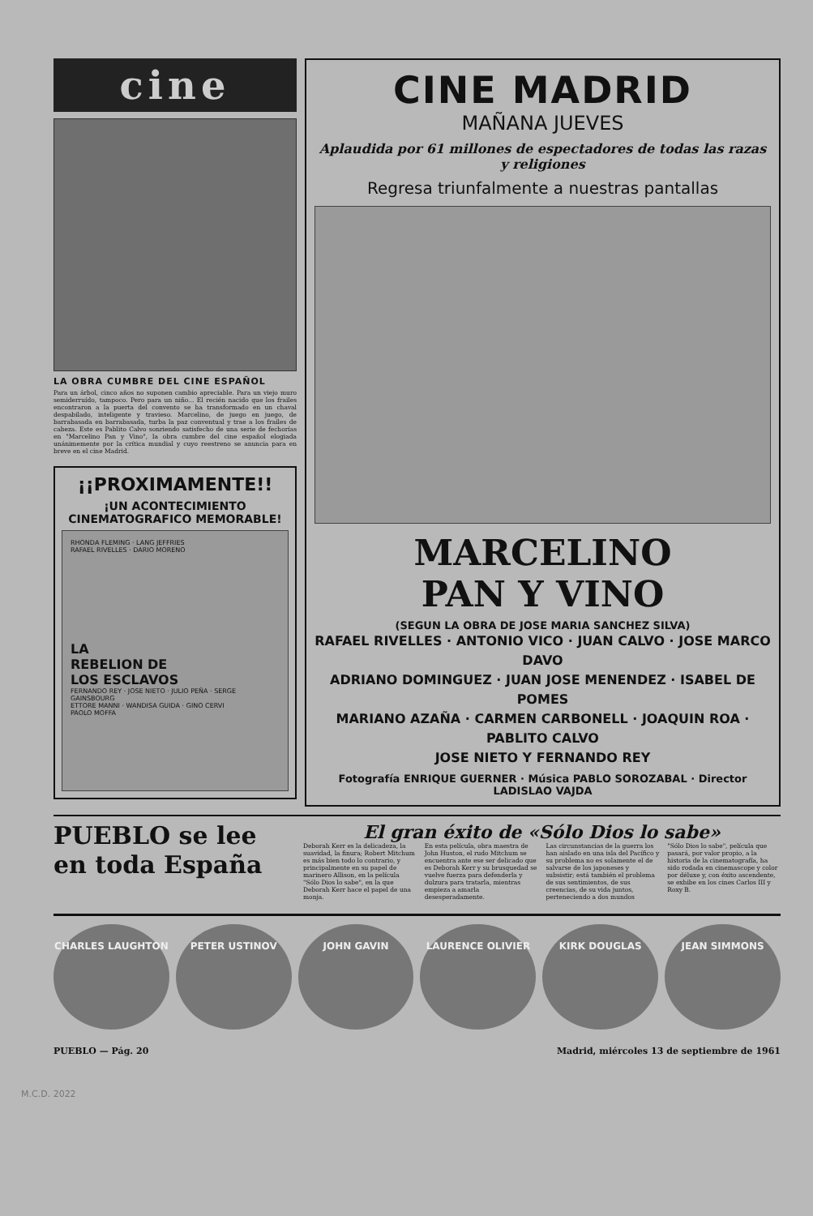cine
LA OBRA CUMBRE DEL CINE ESPAÑOL
Para un árbol, cinco años no suponen cambio apreciable. Para un viejo muro semiderruído, tampoco. Pero para un niño... El recién nacido que los frailes encontraron a la puerta del convento se ha transformado en un chaval despabilado, inteligente y travieso. Marcelino, de juego en juego, de barrabasada en barrabasada, turba la paz conventual y trae a los frailes de cabeza. Este es Pablito Calvo sonriendo satisfecho de una serie de fechorías en "Marcelino Pan y Vino", la obra cumbre del cine español elogiada unánimemente por la crítica mundial y cuyo reestreno se anuncia para en breve en el cine Madrid.
¡¡PROXIMAMENTE!!
¡UN ACONTECIMIENTO
CINEMATOGRAFICO MEMORABLE!
RHONDA FLEMING · LANG JEFFRIES
RAFAEL RIVELLES · DARIO MORENO
LA
REBELION DE
LOS ESCLAVOS
FERNANDO REY · JOSE NIETO · JULIO PEÑA · SERGE GAINSBOURG
ETTORE MANNI · WANDISA GUIDA · GINO CERVI
PAOLO MOFFA
CINE MADRID
MAÑANA JUEVES
Aplaudida por 61 millones de espectadores de todas las razas y religiones
Regresa triunfalmente a nuestras pantallas
MARCELINO
PAN Y VINO
(SEGUN LA OBRA DE JOSE MARIA SANCHEZ SILVA)
RAFAEL RIVELLES · ANTONIO VICO · JUAN CALVO · JOSE MARCO DAVO
ADRIANO DOMINGUEZ · JUAN JOSE MENENDEZ · ISABEL DE POMES
MARIANO AZAÑA · CARMEN CARBONELL · JOAQUIN ROA · PABLITO CALVO
JOSE NIETO Y FERNANDO REY
Fotografía ENRIQUE GUERNER · Música PABLO SOROZABAL · Director LADISLAO VAJDA
PUEBLO se lee en toda España
El gran éxito de «Sólo Dios lo sabe»
Deborah Kerr es la delicadeza, la suavidad, la finura; Robert Mitchum es más bien todo lo contrario, y principalmente en su papel de marinero Allison, en la película "Sólo Dios lo sabe", en la que Deborah Kerr hace el papel de una monja.
En esta película, obra maestra de John Huston, el rudo Mitchum se encuentra ante ese ser delicado que es Deborah Kerr y su brusquedad se vuelve fuerza para defenderla y dulzura para tratarla, mientras empieza a amarla desesperadamente.
Las circunstancias de la guerra los han aislado en una isla del Pacífico y su problema no es solamente el de salvarse de los japoneses y subsistir; está también el problema de sus sentimientos, de sus creencias, de su vida juntos, perteneciendo a dos mundos
"Sólo Dios lo sabe", película que pasará, por valor propio, a la historia de la cinematografía, ha sido rodada en cinemascope y color por déluxe y, con éxito ascendente, se exhibe en los cines Carlos III y Roxy B.
CHARLES LAUGHTON PETER USTINOV JOHN GAVIN LAURENCE OLIVIER KIRK DOUGLAS JEAN SIMMONS
PUEBLO — Pág. 20 Madrid, miércoles 13 de septiembre de 1961
M.C.D. 2022